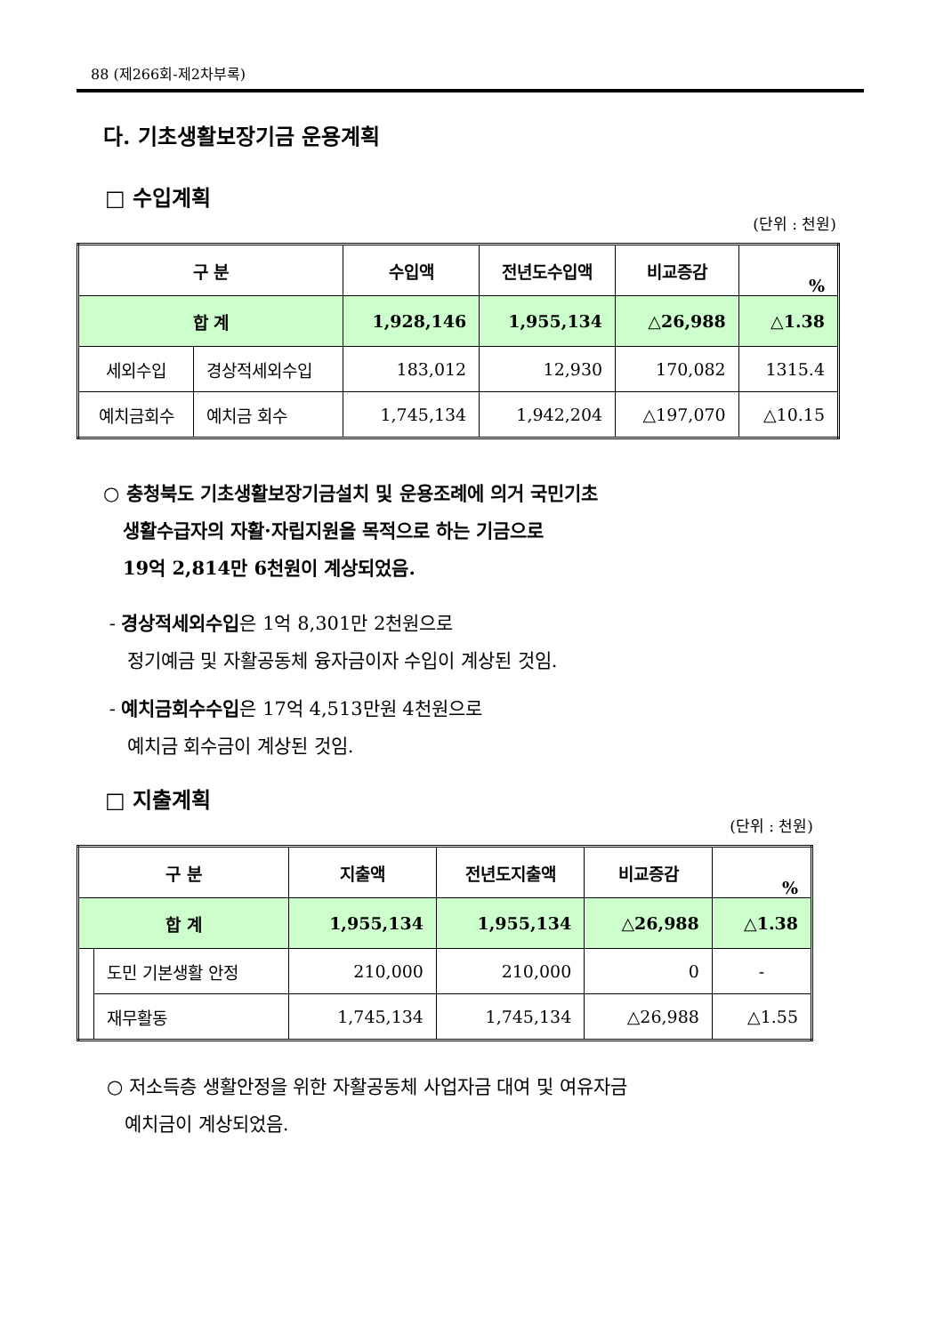88 (제266회-제2차부록)
다. 기초생활보장기금 운용계획
□ 수입계획
(단위 : 천원)
| 구 분 | | 수입액 | 전년도수입액 | 비교증감 | % |
| --- | --- | --- | --- | --- | --- |
| 합 계 | | 1,928,146 | 1,955,134 | △26,988 | △1.38 |
| 세외수입 | 경상적세외수입 | 183,012 | 12,930 | 170,082 | 1315.4 |
| 예치금회수 | 예치금 회수 | 1,745,134 | 1,942,204 | △197,070 | △10.15 |
○ 충청북도 기초생활보장기금설치 및 운용조례에 의거 국민기초
생활수급자의 자활·자립지원을 목적으로 하는 기금으로
19억 2,814만 6천원이 계상되었음.
- 경상적세외수입은 1억 8,301만 2천원으로
정기예금 및 자활공동체 융자금이자 수입이 계상된 것임.
- 예치금회수수입은 17억 4,513만원 4천원으로
예치금 회수금이 계상된 것임.
□ 지출계획
(단위 : 천원)
| 구 분 | | 지출액 | 전년도지출액 | 비교증감 | % |
| --- | --- | --- | --- | --- | --- |
| 합 계 | | 1,955,134 | 1,955,134 | △26,988 | △1.38 |
| | 도민 기본생활 안정 | 210,000 | 210,000 | 0 | - |
| | 재무활동 | 1,745,134 | 1,745,134 | △26,988 | △1.55 |
○ 저소득층 생활안정을 위한 자활공동체 사업자금 대여 및 여유자금
예치금이 계상되었음.